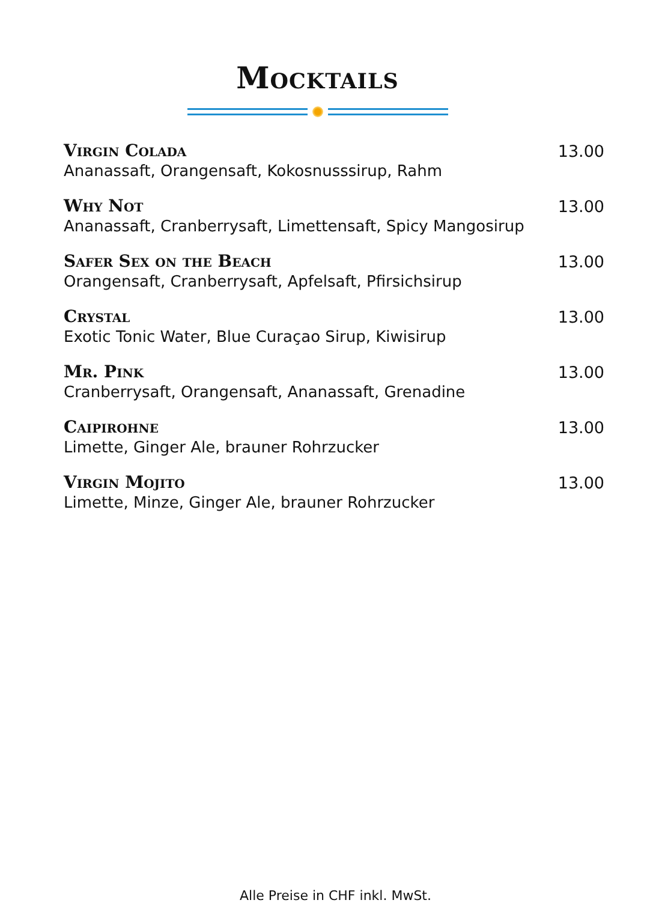Mocktails
Virgin Colada
Ananassaft, Orangensaft, Kokosnusssirup, Rahm
13.00
Why Not
Ananassaft, Cranberrysaft, Limettensaft, Spicy Mangosirup
13.00
Safer Sex on the Beach
Orangensaft, Cranberrysaft, Apfelsaft, Pfirsichsirup
13.00
Crystal
Exotic Tonic Water, Blue Curaçao Sirup, Kiwisirup
13.00
Mr. Pink
Cranberrysaft, Orangensaft, Ananassaft, Grenadine
13.00
Caipirohne
Limette, Ginger Ale, brauner Rohrzucker
13.00
Virgin Mojito
Limette, Minze, Ginger Ale, brauner Rohrzucker
13.00
Alle Preise in CHF inkl. MwSt.